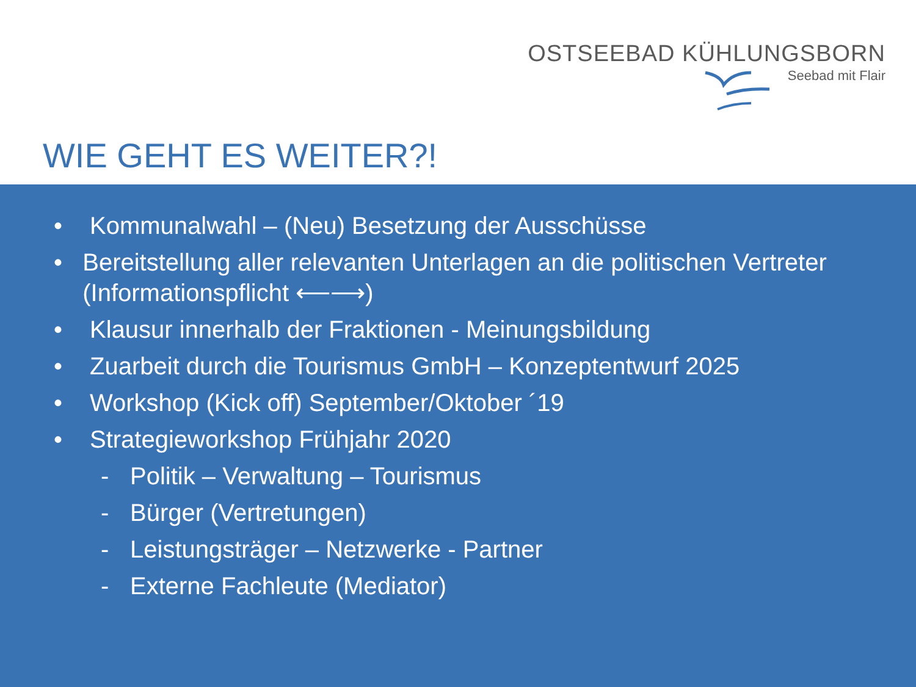OSTSEEBAD KÜHLUNGSBORN
Seebad mit Flair
WIE GEHT ES WEITER?!
• Kommunalwahl – (Neu) Besetzung der Ausschüsse
• Bereitstellung aller relevanten Unterlagen an die politischen Vertreter (Informationspflicht ⟵⟶)
• Klausur innerhalb der Fraktionen - Meinungsbildung
• Zuarbeit durch die Tourismus GmbH – Konzeptentwurf 2025
• Workshop (Kick off) September/Oktober ´19
• Strategieworkshop Frühjahr 2020
- Politik – Verwaltung – Tourismus
- Bürger (Vertretungen)
- Leistungsträger – Netzwerke - Partner
- Externe Fachleute (Mediator)